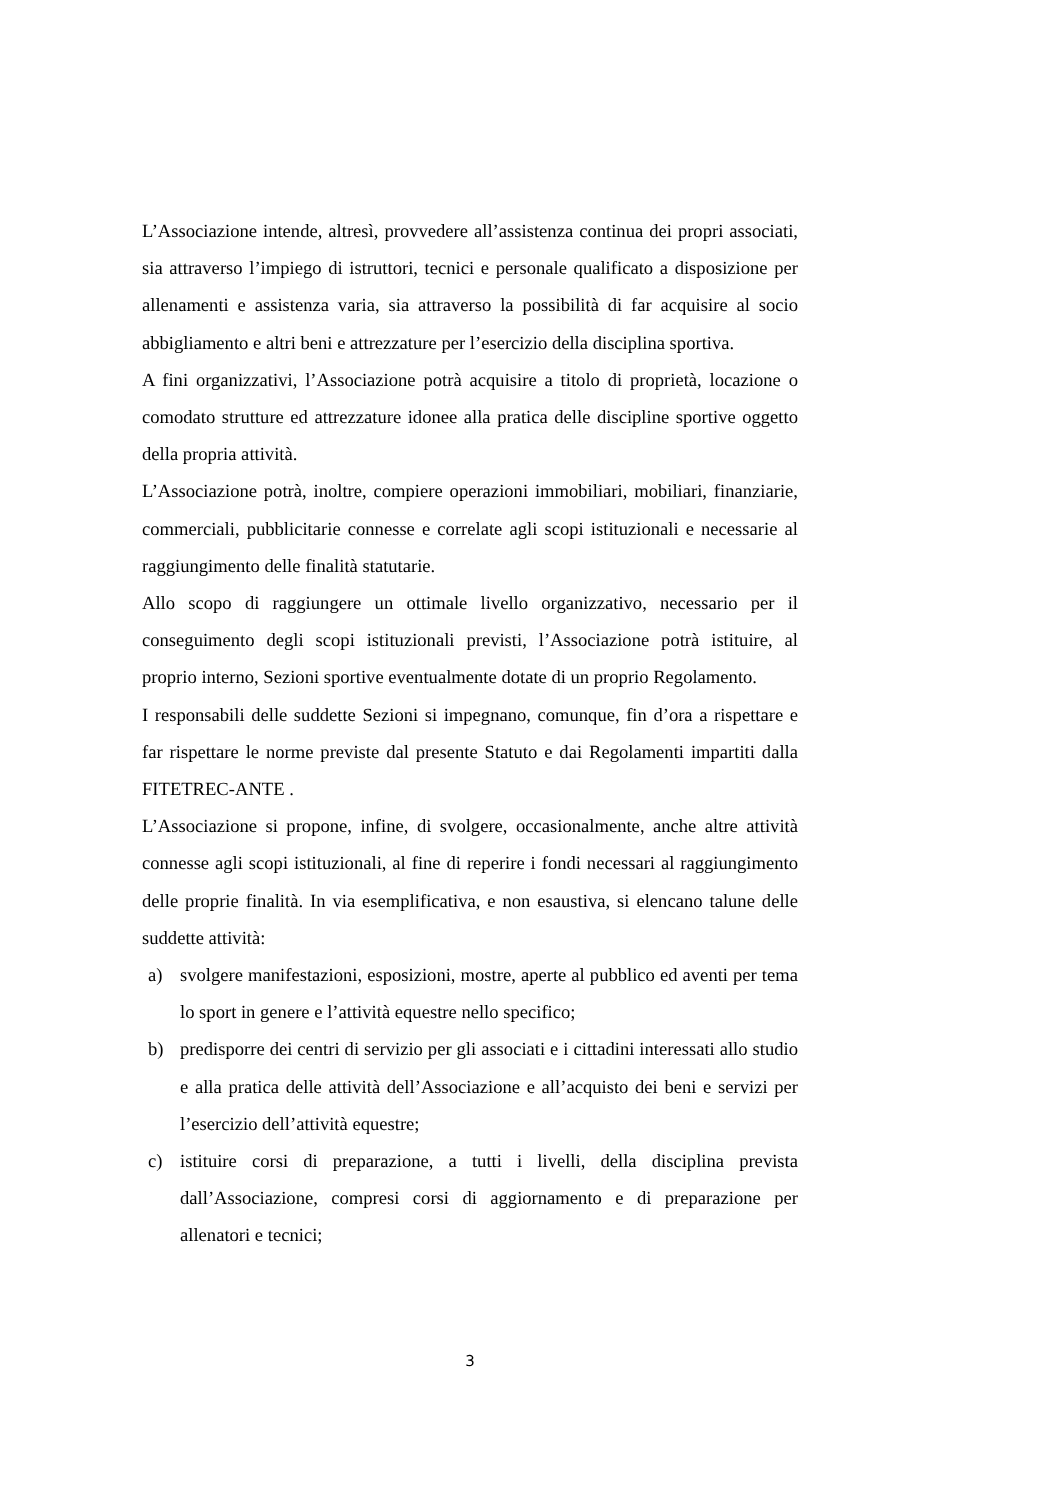L’Associazione intende, altresì, provvedere all’assistenza continua dei propri associati, sia attraverso l’impiego di istruttori, tecnici e personale qualificato a disposizione per allenamenti e assistenza varia, sia attraverso la possibilità di far acquisire al socio abbigliamento e altri beni e attrezzature per l’esercizio della disciplina sportiva.
A fini organizzativi, l’Associazione potrà acquisire a titolo di proprietà, locazione o comodato strutture ed attrezzature idonee alla pratica delle discipline sportive oggetto della propria attività.
L’Associazione potrà, inoltre, compiere operazioni immobiliari, mobiliari, finanziarie, commerciali, pubblicitarie connesse e correlate agli scopi istituzionali e necessarie al raggiungimento delle finalità statutarie.
Allo scopo di raggiungere un ottimale livello organizzativo, necessario per il conseguimento degli scopi istituzionali previsti, l’Associazione potrà istituire, al proprio interno, Sezioni sportive eventualmente dotate di un proprio Regolamento.
I responsabili delle suddette Sezioni si impegnano, comunque, fin d’ora a rispettare e far rispettare le norme previste dal presente Statuto e dai Regolamenti impartiti dalla FITETREC-ANTE .
L’Associazione si propone, infine, di svolgere, occasionalmente, anche altre attività connesse agli scopi istituzionali, al fine di reperire i fondi necessari al raggiungimento delle proprie finalità. In via esemplificativa, e non esaustiva, si elencano talune delle suddette attività:
a) svolgere manifestazioni, esposizioni, mostre, aperte al pubblico ed aventi per tema lo sport in genere e l’attività equestre nello specifico;
b) predisporre dei centri di servizio per gli associati e i cittadini interessati allo studio e alla pratica delle attività dell’Associazione e all’acquisto dei beni e servizi per l’esercizio dell’attività equestre;
c) istituire corsi di preparazione, a tutti i livelli, della disciplina prevista dall’Associazione, compresi corsi di aggiornamento e di preparazione per allenatori e tecnici;
3